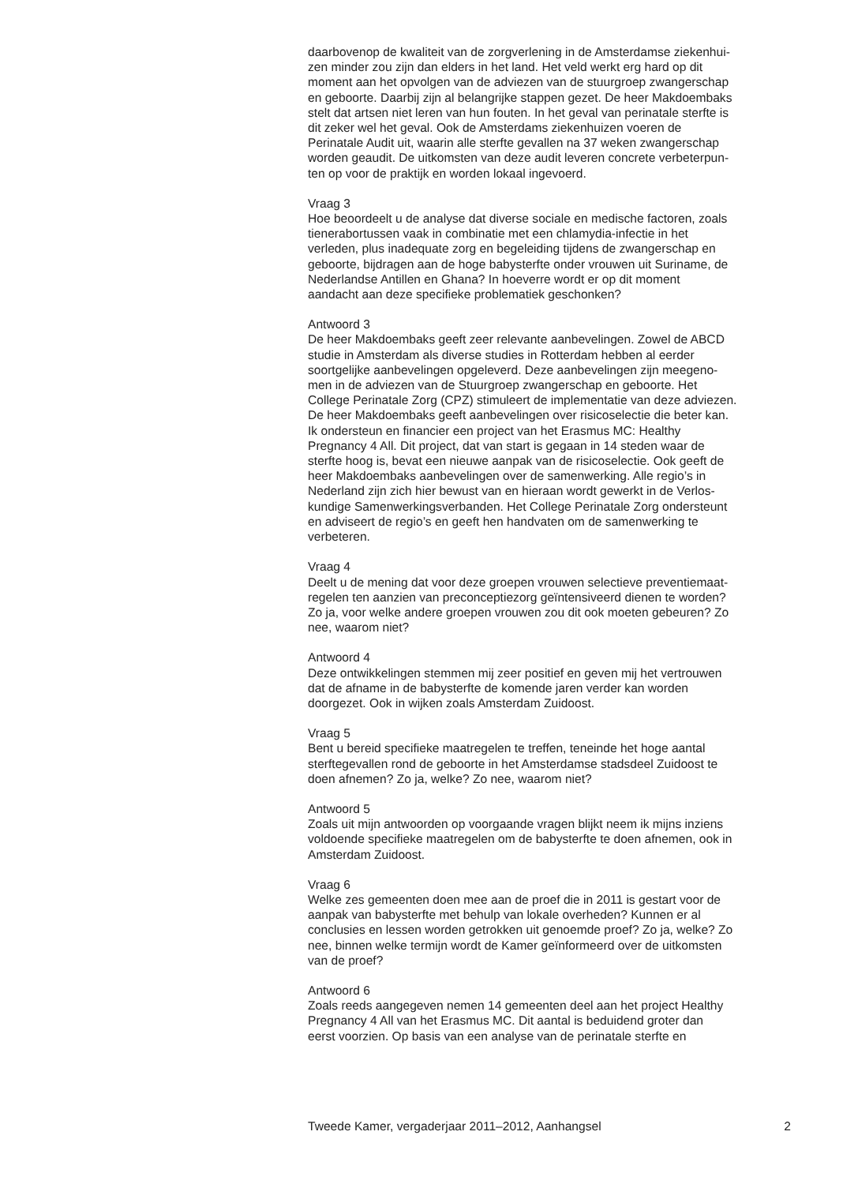daarbovenop de kwaliteit van de zorgverlening in de Amsterdamse ziekenhui-
zen minder zou zijn dan elders in het land. Het veld werkt erg hard op dit
moment aan het opvolgen van de adviezen van de stuurgroep zwangerschap
en geboorte. Daarbij zijn al belangrijke stappen gezet. De heer Makdoembaks
stelt dat artsen niet leren van hun fouten. In het geval van perinatale sterfte is
dit zeker wel het geval. Ook de Amsterdams ziekenhuizen voeren de
Perinatale Audit uit, waarin alle sterfte gevallen na 37 weken zwangerschap
worden geaudit. De uitkomsten van deze audit leveren concrete verbeterpun-
ten op voor de praktijk en worden lokaal ingevoerd.
Vraag 3
Hoe beoordeelt u de analyse dat diverse sociale en medische factoren, zoals
tienerabortussen vaak in combinatie met een chlamydia-infectie in het
verleden, plus inadequate zorg en begeleiding tijdens de zwangerschap en
geboorte, bijdragen aan de hoge babysterfte onder vrouwen uit Suriname, de
Nederlandse Antillen en Ghana? In hoeverre wordt er op dit moment
aandacht aan deze specifieke problematiek geschonken?
Antwoord 3
De heer Makdoembaks geeft zeer relevante aanbevelingen. Zowel de ABCD
studie in Amsterdam als diverse studies in Rotterdam hebben al eerder
soortgelijke aanbevelingen opgeleverd. Deze aanbevelingen zijn meegeno-
men in de adviezen van de Stuurgroep zwangerschap en geboorte. Het
College Perinatale Zorg (CPZ) stimuleert de implementatie van deze adviezen.
De heer Makdoembaks geeft aanbevelingen over risicoselectie die beter kan.
Ik ondersteun en financier een project van het Erasmus MC: Healthy
Pregnancy 4 All. Dit project, dat van start is gegaan in 14 steden waar de
sterfte hoog is, bevat een nieuwe aanpak van de risicoselectie. Ook geeft de
heer Makdoembaks aanbevelingen over de samenwerking. Alle regio’s in
Nederland zijn zich hier bewust van en hieraan wordt gewerkt in de Verlos-
kundige Samenwerkingsverbanden. Het College Perinatale Zorg ondersteunt
en adviseert de regio’s en geeft hen handvaten om de samenwerking te
verbeteren.
Vraag 4
Deelt u de mening dat voor deze groepen vrouwen selectieve preventiemaat-
regelen ten aanzien van preconceptiezorg geïntensiveerd dienen te worden?
Zo ja, voor welke andere groepen vrouwen zou dit ook moeten gebeuren? Zo
nee, waarom niet?
Antwoord 4
Deze ontwikkelingen stemmen mij zeer positief en geven mij het vertrouwen
dat de afname in de babysterfte de komende jaren verder kan worden
doorgezet. Ook in wijken zoals Amsterdam Zuidoost.
Vraag 5
Bent u bereid specifieke maatregelen te treffen, teneinde het hoge aantal
sterftegevallen rond de geboorte in het Amsterdamse stadsdeel Zuidoost te
doen afnemen? Zo ja, welke? Zo nee, waarom niet?
Antwoord 5
Zoals uit mijn antwoorden op voorgaande vragen blijkt neem ik mijns inziens
voldoende specifieke maatregelen om de babysterfte te doen afnemen, ook in
Amsterdam Zuidoost.
Vraag 6
Welke zes gemeenten doen mee aan de proef die in 2011 is gestart voor de
aanpak van babysterfte met behulp van lokale overheden? Kunnen er al
conclusies en lessen worden getrokken uit genoemde proef? Zo ja, welke? Zo
nee, binnen welke termijn wordt de Kamer geïnformeerd over de uitkomsten
van de proef?
Antwoord 6
Zoals reeds aangegeven nemen 14 gemeenten deel aan het project Healthy
Pregnancy 4 All van het Erasmus MC. Dit aantal is beduidend groter dan
eerst voorzien. Op basis van een analyse van de perinatale sterfte en
Tweede Kamer, vergaderjaar 2011–2012, Aanhangsel 2